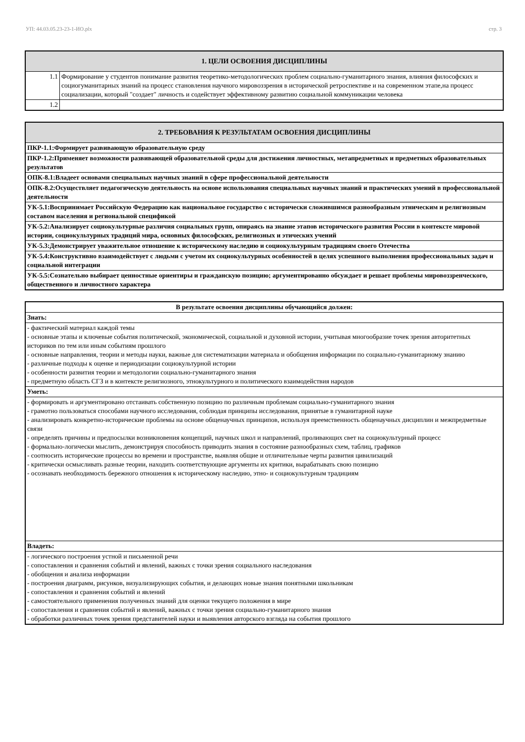УП: 44.03.05.23-23-1-ИО.plx стр. 3
| 1. ЦЕЛИ ОСВОЕНИЯ ДИСЦИПЛИНЫ | |
| --- | --- |
| 1.1 | Формирование у студентов понимание развития теоретико-методологических проблем социально-гуманитарного знания, влияния философских и социогуманитарных знаний на процесс становления научного мировоззрения в исторической ретроспективе и на современном этапе,на процесс социализации, который "создает" личность и содействует эффективному развитию социальной коммуникации человека |
| 1.2 | |
| 2. ТРЕБОВАНИЯ К РЕЗУЛЬТАТАМ ОСВОЕНИЯ ДИСЦИПЛИНЫ |
| --- |
| ПКР-1.1:Формирует развивающую образовательную среду |
| ПКР-1.2:Применяет возможности развивающей образовательной среды для достижения личностных, метапредметных и предметных образовательных результатов |
| ОПК-8.1:Владеет основами специальных научных знаний в сфере профессиональной деятельности |
| ОПК-8.2:Осуществляет педагогическую деятельность на основе использования специальных научных знаний и практических умений в профессиональной деятельности |
| УК-5.1:Воспринимает Российскую Федерацию как национальное государство с исторически сложившимся разнообразным этническим и религиозным составом населения и региональной спецификой |
| УК-5.2:Анализирует социокультурные различия социальных групп, опираясь на знание этапов исторического развития России в контексте мировой истории, социокультурных традиций мира, основных философских, религиозных и этических учений |
| УК-5.3:Демонстрирует уважительное отношение к историческому наследию и социокультурным традициям своего Отечества |
| УК-5.4:Конструктивно взаимодействует с людьми с учетом их социокультурных особенностей в целях успешного выполнения профессиональных задач и социальной интеграции |
| УК-5.5:Сознательно выбирает ценностные ориентиры и гражданскую позицию; аргументированно обсуждает и решает проблемы мировоззренческого, общественного и личностного характера |
| В результате освоения дисциплины обучающийся должен: |
| --- |
| Знать: |
| - фактический материал каждой темы - основные этапы и ключевые события политической, экономической, социальной и духовной истории, учитывая многообразие точек зрения авторитетных историков по тем или иным событиям прошлого - основные направления, теории и методы науки, важные для систематизации материала и обобщения информации по социально-гуманитарному знанию - различные подходы к оценке и периодизации социокультурной истории - особенности развития теории и методологии социально-гуманитарного знания - предметную область СГЗ и в контексте религиозного, этнокультурного и политического взаимодействия народов |
| Уметь: |
| - формировать и аргументировано отстаивать собственную позицию по различным проблемам социально-гуманитарного знания - грамотно пользоваться способами научного исследования, соблюдая принципы исследования, принятые в гуманитарной науке - анализировать конкретно-исторические проблемы на основе общенаучных принципов, используя преемственность общенаучных дисциплин и межпредметные связи - определять причины и предпосылки возникновения концепций, научных школ и направлений, проливающих свет на социокультурный процесс - формально-логически мыслить, демонстрируя способность приводить знания в состояние разнообразных схем, таблиц, графиков - соотносить исторические процессы во времени и пространстве, выявляя общие и отличительные черты развития цивилизаций - критически осмысливать разные теории, находить соответствующие аргументы их критики, вырабатывать свою позицию - осознавать необходимость бережного отношения к историческому наследию, этно- и социокультурным традициям |
| Владеть: |
| - логического построения устной и письменной речи - сопоставления и сравнения событий и явлений, важных с точки зрения социального наследования - обобщения и анализа информации - построения диаграмм, рисунков, визуализирующих события, и делающих новые знания понятными школьникам - сопоставления и сравнения событий и явлений - самостоятельного применения полученных знаний для оценки текущего положения в мире - сопоставления и сравнения событий и явлений, важных с точки зрения социально-гуманитарного знания - обработки различных точек зрения представителей науки и выявления авторского взгляда на события прошлого |